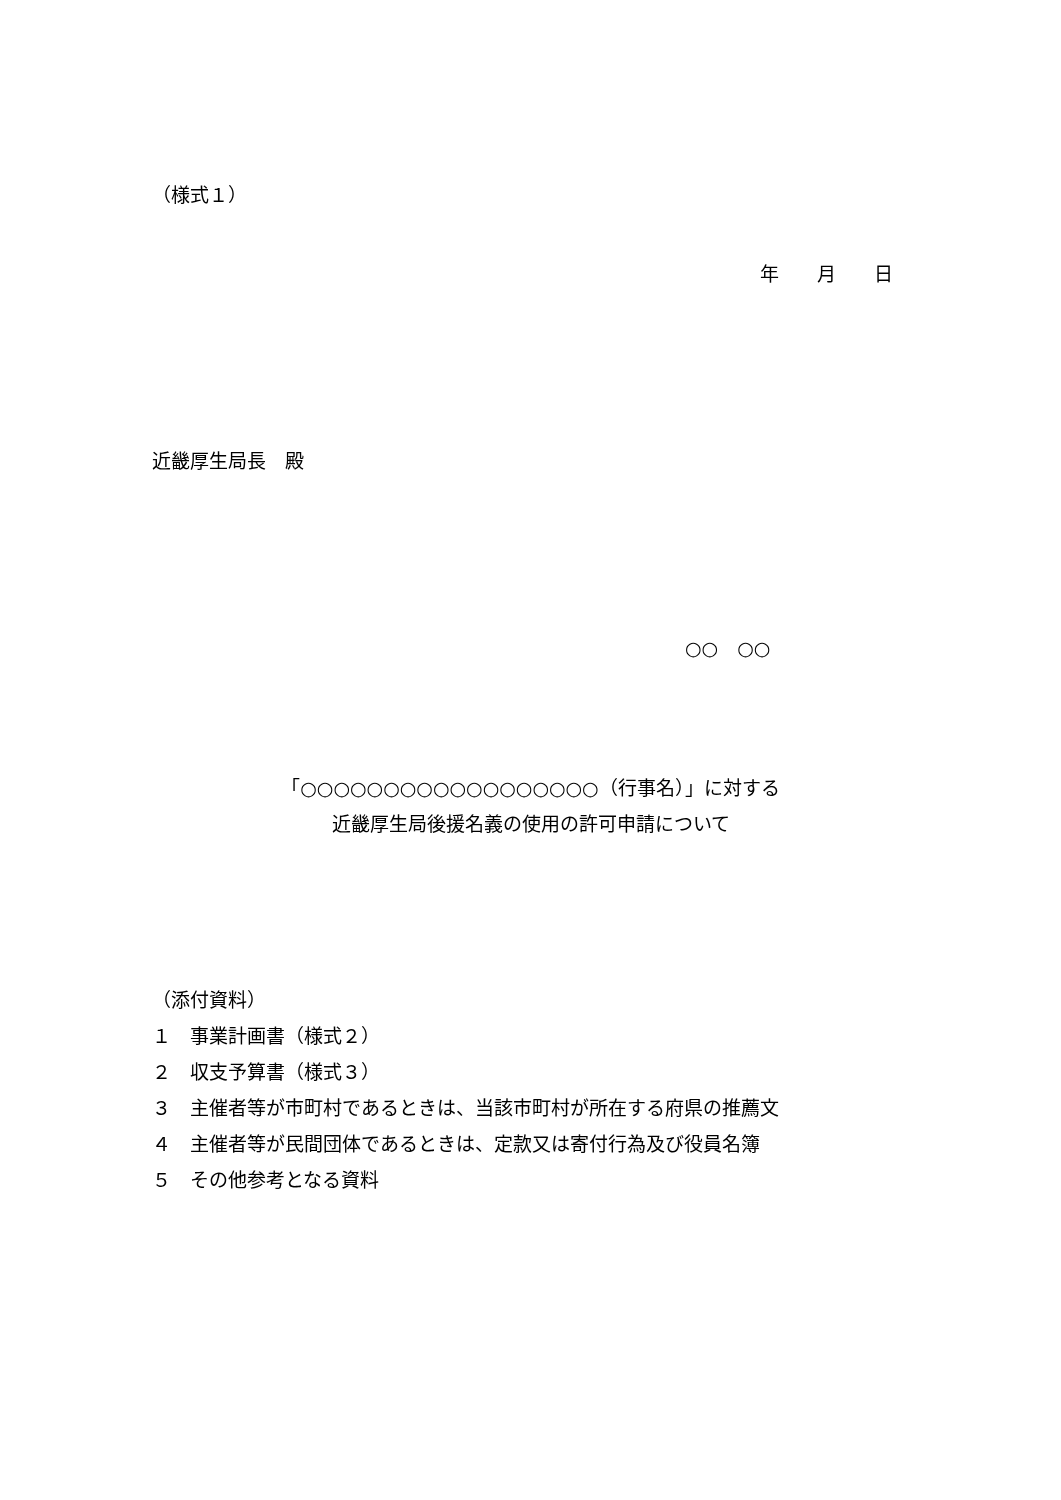（様式１）
年　　月　　日
近畿厚生局長　殿
○○　○○
「○○○○○○○○○○○○○○○○○○（行事名）」に対する
近畿厚生局後援名義の使用の許可申請について
（添付資料）
１　事業計画書（様式２）
２　収支予算書（様式３）
３　主催者等が市町村であるときは、当該市町村が所在する府県の推薦文
４　主催者等が民間団体であるときは、定款又は寄付行為及び役員名簿
５　その他参考となる資料